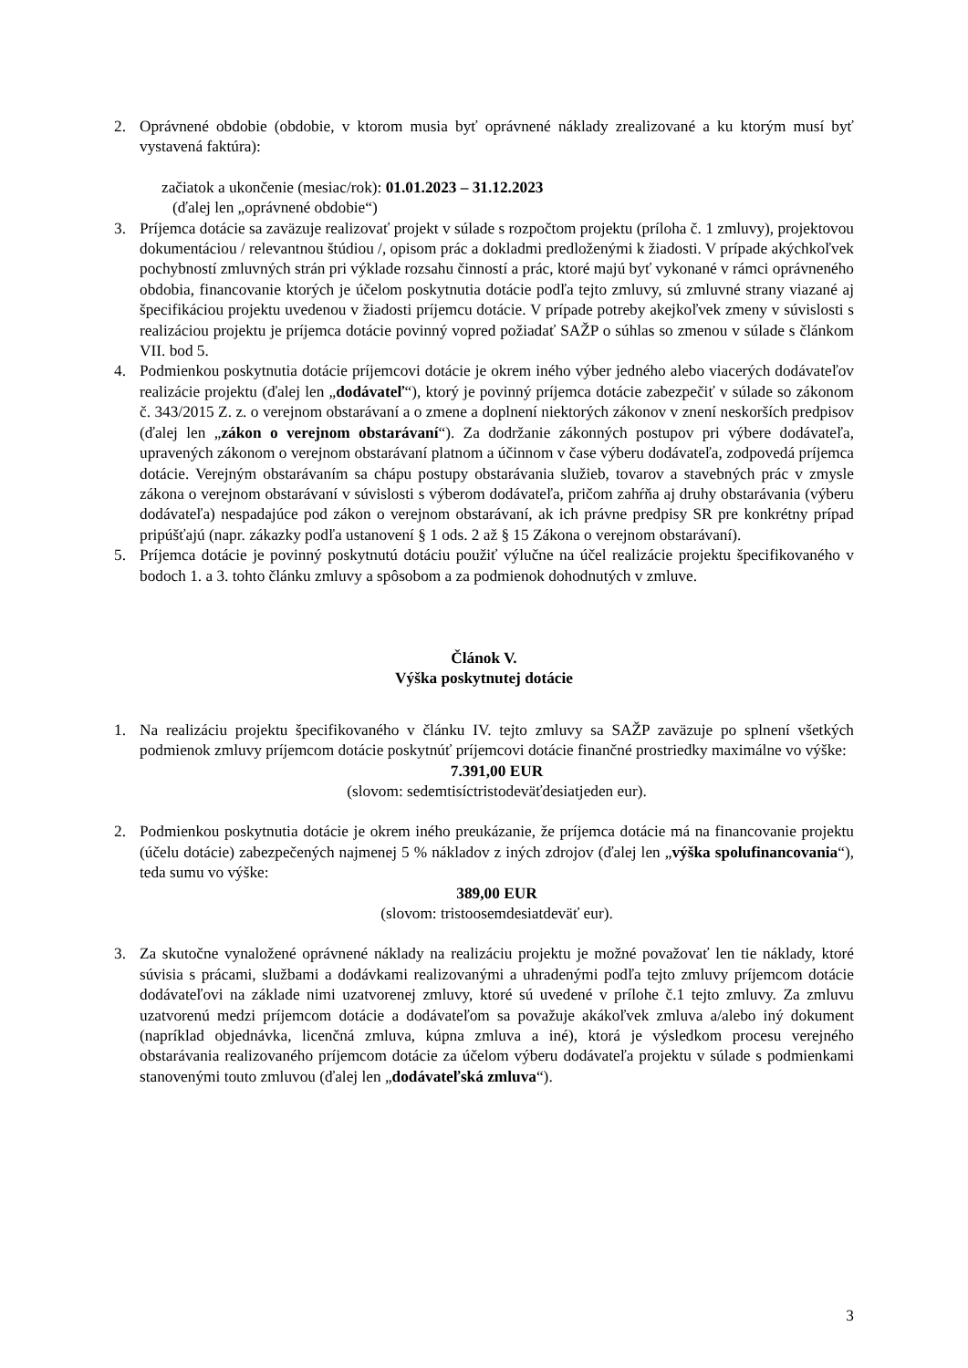2. Oprávnené obdobie (obdobie, v ktorom musia byť oprávnené náklady zrealizované a ku ktorým musí byť vystavená faktúra):
začiatok a ukončenie (mesiac/rok): 01.01.2023 – 31.12.2023
(ďalej len „oprávnené obdobie“)
3. Príjemca dotácie sa zaväzuje realizovať projekt v súlade s rozpočtom projektu (príloha č. 1 zmluvy), projektovou dokumentáciou / relevantnou štúdiou /, opisom prác a dokladmi predloženými k žiadosti. V prípade akýchkoľvek pochybností zmluvných strán pri výklade rozsahu činností a prác, ktoré majú byť vykonané v rámci oprávneného obdobia, financovanie ktorých je účelom poskytnutia dotácie podľa tejto zmluvy, sú zmluvné strany viazané aj špecifikáciou projektu uvedenou v žiadosti príjemcu dotácie. V prípade potreby akejkoľvek zmeny v súvislosti s realizáciou projektu je príjemca dotácie povinný vopred požiadať SAŽP o súhlas so zmenou v súlade s článkom VII. bod 5.
4. Podmienkou poskytnutia dotácie príjemcovi dotácie je okrem iného výber jedného alebo viacerých dodávateľov realizácie projektu (ďalej len „dodávateľ“), ktorý je povinný príjemca dotácie zabezpečiť v súlade so zákonom č. 343/2015 Z. z. o verejnom obstarávaní a o zmene a doplnení niektorých zákonov v znení neskorších predpisov (ďalej len „zákon o verejnom obstarávaní“). Za dodržanie zákonných postupov pri výbere dodávateľa, upravených zákonom o verejnom obstarávaní platnom a účinnom v čase výberu dodávateľa, zodpovedá príjemca dotácie. Verejným obstarávaním sa chápu postupy obstarávania služieb, tovarov a stavebných prác v zmysle zákona o verejnom obstarávaní v súvislosti s výberom dodávateľa, pričom zahŕňa aj druhy obstarávania (výberu dodávateľa) nespadajúce pod zákon o verejnom obstarávaní, ak ich právne predpisy SR pre konkrétny prípad pripúšťajú (napr. zákazky podľa ustanovení § 1 ods. 2 až § 15 Zákona o verejnom obstarávaní).
5. Príjemca dotácie je povinný poskytnutú dotáciu použiť výlučne na účel realizácie projektu špecifikovaného v bodoch 1. a 3. tohto článku zmluvy a spôsobom a za podmienok dohodnutých v zmluve.
Článok V.
Výška poskytnutej dotácie
1. Na realizáciu projektu špecifikovaného v článku IV. tejto zmluvy sa SAŽP zaväzuje po splnení všetkých podmienok zmluvy príjemcom dotácie poskytnúť príjemcovi dotácie finančné prostriedky maximálne vo výške:
7.391,00 EUR
(slovom: sedemtisíctristodeväťdesiatjeden eur).
2. Podmienkou poskytnutia dotácie je okrem iného preukázanie, že príjemca dotácie má na financovanie projektu (účelu dotácie) zabezpečených najmenej 5 % nákladov z iných zdrojov (ďalej len „výška spolufinancovania“), teda sumu vo výške:
389,00 EUR
(slovom: tristoosemdesiatdeväť eur).
3. Za skutočne vynaložené oprávnené náklady na realizáciu projektu je možné považovať len tie náklady, ktoré súvisia s prácami, službami a dodávkami realizovanými a uhradenými podľa tejto zmluvy príjemcom dotácie dodávateľovi na základe nimi uzatvorenej zmluvy, ktoré sú uvedené v prílohe č.1 tejto zmluvy. Za zmluvu uzatvorenú medzi príjemcom dotácie a dodávateľom sa považuje akákoľvek zmluva a/alebo iný dokument (napríklad objednávka, licenčná zmluva, kúpna zmluva a iné), ktorá je výsledkom procesu verejného obstarávania realizovaného príjemcom dotácie za účelom výberu dodávateľa projektu v súlade s podmienkami stanovenými touto zmluvou (ďalej len „dodávateľská zmluva“).
3